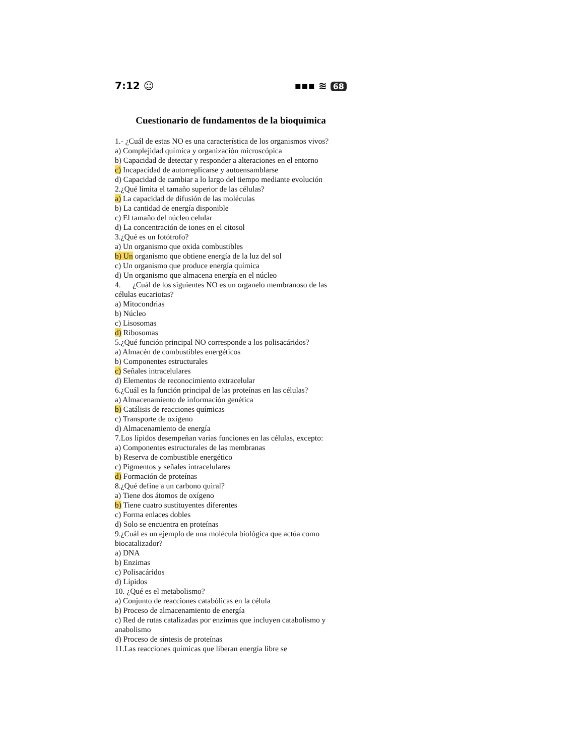7:12 ☺ ▪▪▪ ≋ 68
Cuestionario de fundamentos de la bioquimica
1.- ¿Cuál de estas NO es una característica de los organismos vivos?
a) Complejidad química y organización microscópica
b) Capacidad de detectar y responder a alteraciones en el entorno
c) Incapacidad de autorreplicarse y autoensamblarse
d) Capacidad de cambiar a lo largo del tiempo mediante evolución
2.¿Qué limita el tamaño superior de las células?
a) La capacidad de difusión de las moléculas
b) La cantidad de energía disponible
c) El tamaño del núcleo celular
d) La concentración de iones en el citosol
3.¿Qué es un fotótrofo?
a) Un organismo que oxida combustibles
b) Un organismo que obtiene energía de la luz del sol
c) Un organismo que produce energía química
d) Un organismo que almacena energía en el núcleo
4. ¿Cuál de los siguientes NO es un organelo membranoso de las células eucariotas?
a) Mitocondrias
b) Núcleo
c) Lisosomas
d) Ribosomas
5.¿Qué función principal NO corresponde a los polisacáridos?
a) Almacén de combustibles energéticos
b) Componentes estructurales
c) Señales intracelulares
d) Elementos de reconocimiento extracelular
6.¿Cuál es la función principal de las proteínas en las células?
a) Almacenamiento de información genética
b) Catálisis de reacciones químicas
c) Transporte de oxígeno
d) Almacenamiento de energía
7.Los lípidos desempeñan varias funciones en las células, excepto:
a) Componentes estructurales de las membranas
b) Reserva de combustible energético
c) Pigmentos y señales intracelulares
d) Formación de proteínas
8.¿Qué define a un carbono quiral?
a) Tiene dos átomos de oxígeno
b) Tiene cuatro sustituyentes diferentes
c) Forma enlaces dobles
d) Solo se encuentra en proteínas
9.¿Cuál es un ejemplo de una molécula biológica que actúa como biocatalizador?
a) DNA
b) Enzimas
c) Polisacáridos
d) Lípidos
10. ¿Qué es el metabolismo?
a) Conjunto de reacciones catabólicas en la célula
b) Proceso de almacenamiento de energía
c) Red de rutas catalizadas por enzimas que incluyen catabolismo y anabolismo
d) Proceso de síntesis de proteínas
11.Las reacciones químicas que liberan energía libre se